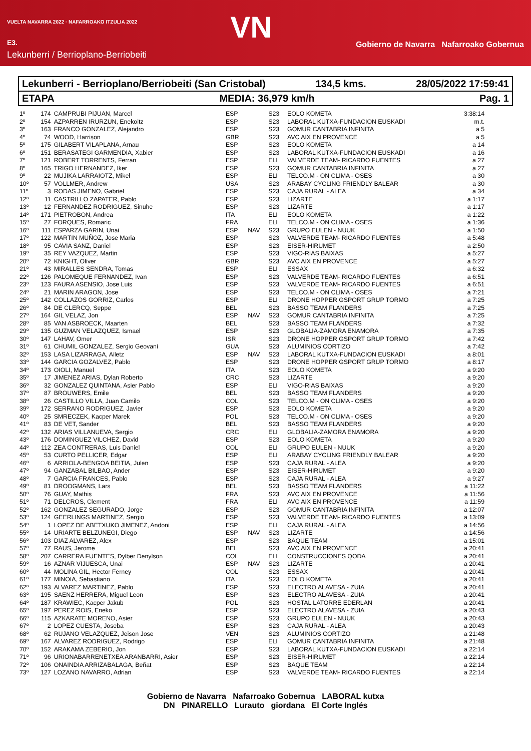VUELTA NAVARRA 2022 · NAFARROAKO ITZULIA 2022
E3.
Lekunberri / Berrioplano-Berriobeiti
VN
Gobierno de Navarra Nafarroako Gobernua
Lekunberri - Berrioplano/Berriobeiti (San Cristobal) 134,5 kms. 28/05/2022 17:59:41
ETAPA MEDIA: 36,979 km/h Pag. 1
| 1º | 174 | CAMPRUBI PIJUAN, Marcel | ESP | | S23 | EOLO KOMETA | 3:38:14 |
| 2º | 154 | AZPARREN IRURZUN, Enekoitz | ESP | | S23 | LABORAL KUTXA-FUNDACION EUSKADI | m.t. |
| 3º | 163 | FRANCO GONZALEZ, Alejandro | ESP | | S23 | GOMUR CANTABRIA INFINITA | a 5 |
| 4º | 74 | WOOD, Harrison | GBR | | S23 | AVC AIX EN PROVENCE | a 5 |
| 5º | 175 | GILABERT VILAPLANA, Arnau | ESP | | S23 | EOLO KOMETA | a 14 |
| 6º | 151 | BERASATEGI GARMENDIA, Xabier | ESP | | S23 | LABORAL KUTXA-FUNDACION EUSKADI | a 16 |
| 7º | 121 | ROBERT TORRENTS, Ferran | ESP | | ELI | VALVERDE TEAM- RICARDO FUENTES | a 27 |
| 8º | 165 | TRIGO HERNANDEZ, Iker | ESP | | S23 | GOMUR CANTABRIA INFINITA | a 27 |
| 9º | 22 | MUJIKA LARRAIOTZ, Mikel | ESP | | ELI | TELCO.M - ON CLIMA - OSES | a 30 |
| 10º | 57 | VOLLMER, Andrew | USA | | S23 | ARABAY CYCLING FRIENDLY BALEAR | a 30 |
| 11º | 3 | RODAS JIMENO, Gabriel | ESP | | S23 | CAJA RURAL - ALEA | a 34 |
| 12º | 11 | CASTRILLO ZAPATER, Pablo | ESP | | S23 | LIZARTE | a 1:17 |
| 13º | 12 | FERNANDEZ RODRIGUEZ, Sinuhe | ESP | | S23 | LIZARTE | a 1:17 |
| 14º | 171 | PIETROBON, Andrea | ITA | | ELI | EOLO KOMETA | a 1:22 |
| 15º | 27 | FORQUES, Romaric | FRA | | ELI | TELCO.M - ON CLIMA - OSES | a 1:36 |
| 16º | 111 | ESPARZA GARIN, Unai | ESP | NAV | S23 | GRUPO EULEN - NUUK | a 1:50 |
| 17º | 122 | MARTIN MUÑOZ, Jose Maria | ESP | | S23 | VALVERDE TEAM- RICARDO FUENTES | a 5:48 |
| 18º | 95 | CAVIA SANZ, Daniel | ESP | | S23 | EISER-HIRUMET | a 2:50 |
| 19º | 35 | REY VAZQUEZ, Martin | ESP | | S23 | VIGO-RIAS BAIXAS | a 5:27 |
| 20º | 72 | KNIGHT, Oliver | GBR | | S23 | AVC AIX EN PROVENCE | a 5:27 |
| 21º | 43 | MIRALLES SENDRA, Tomas | ESP | | ELI | ESSAX | a 6:32 |
| 22º | 126 | PALOMEQUE FERNANDEZ, Ivan | ESP | | S23 | VALVERDE TEAM- RICARDO FUENTES | a 6:51 |
| 23º | 123 | FAURA ASENSIO, Jose Luis | ESP | | S23 | VALVERDE TEAM- RICARDO FUENTES | a 6:51 |
| 24º | 21 | MARIN ARAGON, Jose | ESP | | S23 | TELCO.M - ON CLIMA - OSES | a 7:21 |
| 25º | 142 | COLLAZOS GORRIZ, Carlos | ESP | | ELI | DRONE HOPPER GSPORT GRUP TORMO | a 7:25 |
| 26º | 84 | DE CLERCQ, Seppe | BEL | | S23 | BASSO TEAM FLANDERS | a 7:25 |
| 27º | 164 | GIL VELAZ, Jon | ESP | NAV | S23 | GOMUR CANTABRIA INFINITA | a 7:25 |
| 28º | 85 | VAN ASBROECK, Maarten | BEL | | S23 | BASSO TEAM FLANDERS | a 7:32 |
| 29º | 135 | GUZMAN VELAZQUEZ, Ismael | ESP | | S23 | GLOBALIA-ZAMORA ENAMORA | a 7:35 |
| 30º | 147 | LAHAV, Omer | ISR | | S23 | DRONE HOPPER GSPORT GRUP TORMO | a 7:42 |
| 31º | 61 | CHUMIL GONZALEZ, Sergio Geovani | GUA | | S23 | ALUMINIOS CORTIZO | a 7:42 |
| 32º | 153 | LASA LIZARRAGA, Ailetz | ESP | NAV | S23 | LABORAL KUTXA-FUNDACION EUSKADI | a 8:01 |
| 33º | 144 | GARCIA GOZALVEZ, Pablo | ESP | | S23 | DRONE HOPPER GSPORT GRUP TORMO | a 8:17 |
| 34º | 173 | OIOLI, Manuel | ITA | | S23 | EOLO KOMETA | a 9:20 |
| 35º | 17 | JIMENEZ ARIAS, Dylan Roberto | CRC | | S23 | LIZARTE | a 9:20 |
| 36º | 32 | GONZALEZ QUINTANA, Asier Pablo | ESP | | ELI | VIGO-RIAS BAIXAS | a 9:20 |
| 37º | 87 | BROUWERS, Emile | BEL | | S23 | BASSO TEAM FLANDERS | a 9:20 |
| 38º | 26 | CASTILLO VILLA, Juan Camilo | COL | | S23 | TELCO.M - ON CLIMA - OSES | a 9:20 |
| 39º | 172 | SERRANO RODRIGUEZ, Javier | ESP | | S23 | EOLO KOMETA | a 9:20 |
| 40º | 25 | SMRECZEK, Kacper Marek | POL | | S23 | TELCO.M - ON CLIMA - OSES | a 9:20 |
| 41º | 83 | DE VET, Sander | BEL | | S23 | BASSO TEAM FLANDERS | a 9:20 |
| 42º | 132 | ARIAS VILLANUEVA, Sergio | CRC | | ELI | GLOBALIA-ZAMORA ENAMORA | a 9:20 |
| 43º | 176 | DOMINGUEZ VILCHEZ, David | ESP | | S23 | EOLO KOMETA | a 9:20 |
| 44º | 112 | ZEA CONTRERAS, Luis Daniel | COL | | ELI | GRUPO EULEN - NUUK | a 9:20 |
| 45º | 53 | CURTO PELLICER, Edgar | ESP | | ELI | ARABAY CYCLING FRIENDLY BALEAR | a 9:20 |
| 46º | 6 | ARRIOLA-BENGOA BEITIA, Julen | ESP | | S23 | CAJA RURAL - ALEA | a 9:20 |
| 47º | 94 | GANZABAL BILBAO, Ander | ESP | | S23 | EISER-HIRUMET | a 9:20 |
| 48º | 7 | GARCIA FRANCES, Pablo | ESP | | S23 | CAJA RURAL - ALEA | a 9:27 |
| 49º | 81 | DROOGMANS, Lars | BEL | | S23 | BASSO TEAM FLANDERS | a 11:22 |
| 50º | 76 | GUAY, Mathis | FRA | | S23 | AVC AIX EN PROVENCE | a 11:56 |
| 51º | 71 | DELCROS, Clement | FRA | | ELI | AVC AIX EN PROVENCE | a 11:59 |
| 52º | 162 | GONZALEZ SEGURADO, Jorge | ESP | | S23 | GOMUR CANTABRIA INFINITA | a 12:07 |
| 53º | 124 | GEERLINGS MARTINEZ, Sergio | ESP | | S23 | VALVERDE TEAM- RICARDO FUENTES | a 13:09 |
| 54º | 1 | LOPEZ DE ABETXUKO JIMENEZ, Andoni | ESP | | ELI | CAJA RURAL - ALEA | a 14:56 |
| 55º | 14 | URIARTE BELZUNEGI, Diego | ESP | NAV | S23 | LIZARTE | a 14:56 |
| 56º | 103 | DIAZ ALVAREZ, Alex | ESP | | S23 | BAQUE TEAM | a 15:01 |
| 57º | 77 | RAUS, Jerome | BEL | | S23 | AVC AIX EN PROVENCE | a 20:41 |
| 58º | 207 | CARRERA FUENTES, Dylber Denylson | COL | | ELI | CONSTRUCCIONES QODA | a 20:41 |
| 59º | 16 | AZNAR VIJUESCA, Unai | ESP | NAV | S23 | LIZARTE | a 20:41 |
| 60º | 44 | MOLINA GIL, Hector Ferney | COL | | S23 | ESSAX | a 20:41 |
| 61º | 177 | MINOIA, Sebastiano | ITA | | S23 | EOLO KOMETA | a 20:41 |
| 62º | 193 | ALVAREZ MARTINEZ, Pablo | ESP | | S23 | ELECTRO ALAVESA - ZUIA | a 20:41 |
| 63º | 195 | SAENZ HERRERA, Miguel Leon | ESP | | S23 | ELECTRO ALAVESA - ZUIA | a 20:41 |
| 64º | 187 | KRAWIEC, Kacper Jakub | POL | | S23 | HOSTAL LATORRE EDERLAN | a 20:41 |
| 65º | 197 | PEREZ ROIS, Eneko | ESP | | S23 | ELECTRO ALAVESA - ZUIA | a 20:43 |
| 66º | 115 | AZKARATE MORENO, Asier | ESP | | S23 | GRUPO EULEN - NUUK | a 20:43 |
| 67º | 2 | LOPEZ CUESTA, Joseba | ESP | | S23 | CAJA RURAL - ALEA | a 20:43 |
| 68º | 62 | RUJANO VELAZQUEZ, Jeison Jose | VEN | | S23 | ALUMINIOS CORTIZO | a 21:48 |
| 69º | 167 | ALVAREZ RODRIGUEZ, Rodrigo | ESP | | ELI | GOMUR CANTABRIA INFINITA | a 21:48 |
| 70º | 152 | ARAKAMA ZEBERIO, Jon | ESP | | S23 | LABORAL KUTXA-FUNDACION EUSKADI | a 22:14 |
| 71º | 96 | URIONABARRENETXEA ARANBARRI, Asier | ESP | | S23 | EISER-HIRUMET | a 22:14 |
| 72º | 106 | ONAINDIA ARRIZABALAGA, Beñat | ESP | | S23 | BAQUE TEAM | a 22:14 |
| 73º | 127 | LOZANO NAVARRO, Adrian | ESP | | S23 | VALVERDE TEAM- RICARDO FUENTES | a 22:14 |
Gobierno de Navarra Nafarroako Gobernua LABORAL kutxa
DN PINARELLO Lurauto giordana El Corte Inglés